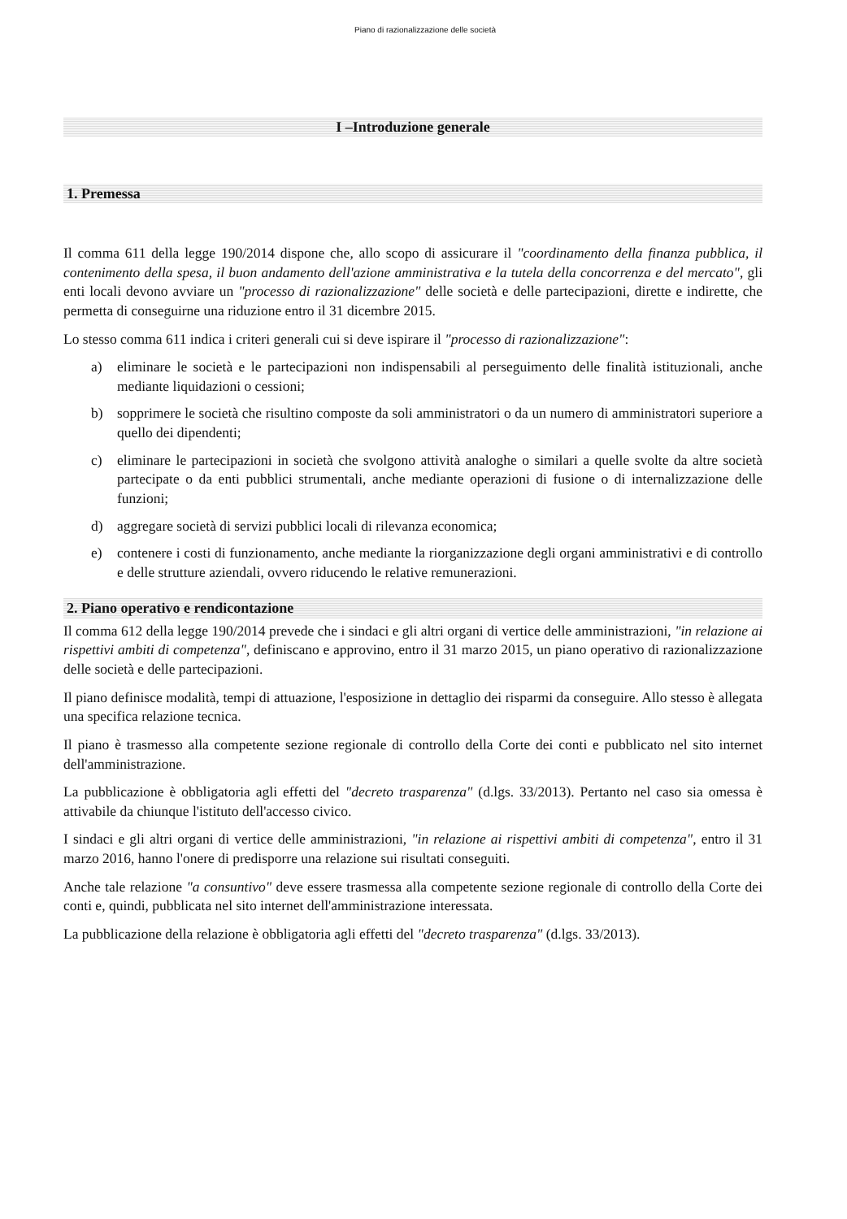Piano di razionalizzazione delle società
I –Introduzione generale
1. Premessa
Il comma 611 della legge 190/2014 dispone che, allo scopo di assicurare il "coordinamento della finanza pubblica, il contenimento della spesa, il buon andamento dell'azione amministrativa e la tutela della concorrenza e del mercato", gli enti locali devono avviare un "processo di razionalizzazione" delle società e delle partecipazioni, dirette e indirette, che permetta di conseguirne una riduzione entro il 31 dicembre 2015.
Lo stesso comma 611 indica i criteri generali cui si deve ispirare il "processo di razionalizzazione":
a) eliminare le società e le partecipazioni non indispensabili al perseguimento delle finalità istituzionali, anche mediante liquidazioni o cessioni;
b) sopprimere le società che risultino composte da soli amministratori o da un numero di amministratori superiore a quello dei dipendenti;
c) eliminare le partecipazioni in società che svolgono attività analoghe o similari a quelle svolte da altre società partecipate o da enti pubblici strumentali, anche mediante operazioni di fusione o di internalizzazione delle funzioni;
d) aggregare società di servizi pubblici locali di rilevanza economica;
e) contenere i costi di funzionamento, anche mediante la riorganizzazione degli organi amministrativi e di controllo e delle strutture aziendali, ovvero riducendo le relative remunerazioni.
2. Piano operativo e rendicontazione
Il comma 612 della legge 190/2014 prevede che i sindaci e gli altri organi di vertice delle amministrazioni, "in relazione ai rispettivi ambiti di competenza", definiscano e approvino, entro il 31 marzo 2015, un piano operativo di razionalizzazione delle società e delle partecipazioni.
Il piano definisce modalità, tempi di attuazione, l'esposizione in dettaglio dei risparmi da conseguire. Allo stesso è allegata una specifica relazione tecnica.
Il piano è trasmesso alla competente sezione regionale di controllo della Corte dei conti e pubblicato nel sito internet dell'amministrazione.
La pubblicazione è obbligatoria agli effetti del "decreto trasparenza" (d.lgs. 33/2013). Pertanto nel caso sia omessa è attivabile da chiunque l'istituto dell'accesso civico.
I sindaci e gli altri organi di vertice delle amministrazioni, "in relazione ai rispettivi ambiti di competenza", entro il 31 marzo 2016, hanno l'onere di predisporre una relazione sui risultati conseguiti.
Anche tale relazione "a consuntivo" deve essere trasmessa alla competente sezione regionale di controllo della Corte dei conti e, quindi, pubblicata nel sito internet dell'amministrazione interessata.
La pubblicazione della relazione è obbligatoria agli effetti del "decreto trasparenza" (d.lgs. 33/2013).